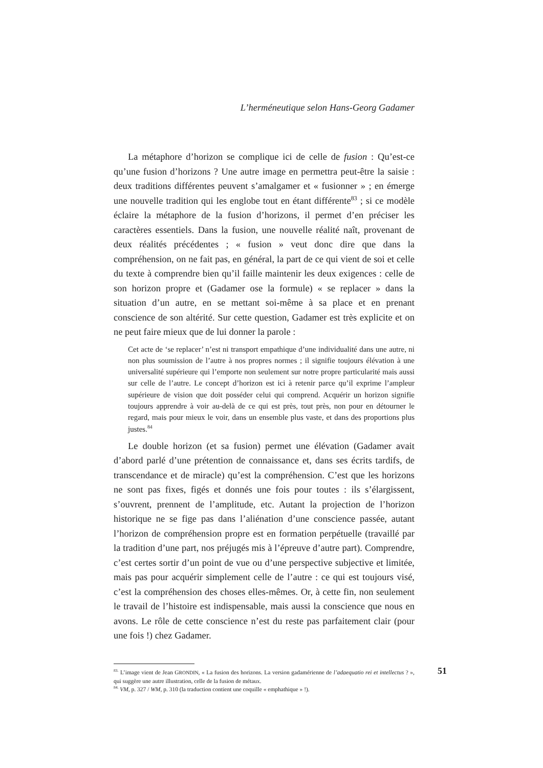L’herméneutique selon Hans-Georg Gadamer
La métaphore d’horizon se complique ici de celle de fusion : Qu’est-ce qu’une fusion d’horizons ? Une autre image en permettra peut-être la saisie : deux traditions différentes peuvent s’amalgamer et « fusionner » ; en émerge une nouvelle tradition qui les englobe tout en étant différente<sup>83</sup> ; si ce modèle éclaire la métaphore de la fusion d’horizons, il permet d’en préciser les caractères essentiels. Dans la fusion, une nouvelle réalité naît, provenant de deux réalités précédentes ; « fusion » veut donc dire que dans la compréhension, on ne fait pas, en général, la part de ce qui vient de soi et celle du texte à comprendre bien qu’il faille maintenir les deux exigences : celle de son horizon propre et (Gadamer ose la formule) « se replacer » dans la situation d’un autre, en se mettant soi-même à sa place et en prenant conscience de son altérité. Sur cette question, Gadamer est très explicite et on ne peut faire mieux que de lui donner la parole :
Cet acte de ‘se replacer’ n’est ni transport empathique d’une individualité dans une autre, ni non plus soumission de l’autre à nos propres normes ; il signifie toujours élévation à une universalité supérieure qui l’emporte non seulement sur notre propre particularité mais aussi sur celle de l’autre. Le concept d’horizon est ici à retenir parce qu’il exprime l’ampleur supérieure de vision que doit posséder celui qui comprend. Acquérir un horizon signifie toujours apprendre à voir au-delà de ce qui est près, tout près, non pour en détourner le regard, mais pour mieux le voir, dans un ensemble plus vaste, et dans des proportions plus justes.<sup>84</sup>
Le double horizon (et sa fusion) permet une élévation (Gadamer avait d’abord parlé d’une prétention de connaissance et, dans ses écrits tardifs, de transcendance et de miracle) qu’est la compréhension. C’est que les horizons ne sont pas fixes, figés et donnés une fois pour toutes : ils s’élargissent, s’ouvrent, prennent de l’amplitude, etc. Autant la projection de l’horizon historique ne se fige pas dans l’aliénation d’une conscience passée, autant l’horizon de compréhension propre est en formation perpétuelle (travaillé par la tradition d’une part, nos préjugés mis à l’épreuve d’autre part). Comprendre, c’est certes sortir d’un point de vue ou d’une perspective subjective et limitée, mais pas pour acquérir simplement celle de l’autre : ce qui est toujours visé, c’est la compréhension des choses elles-mêmes. Or, à cette fin, non seulement le travail de l’histoire est indispensable, mais aussi la conscience que nous en avons. Le rôle de cette conscience n’est du reste pas parfaitement clair (pour une fois !) chez Gadamer.
<sup>83.</sup> L’image vient de Jean GRONDIN, « La fusion des horizons. La version gadamérienne de l’adaequatio rei et intellectus ? », qui suggère une autre illustration, celle de la fusion de métaux.
<sup>84.</sup> VM, p. 327 / WM, p. 310 (la traduction contient une coquille « emphathique » !).
51